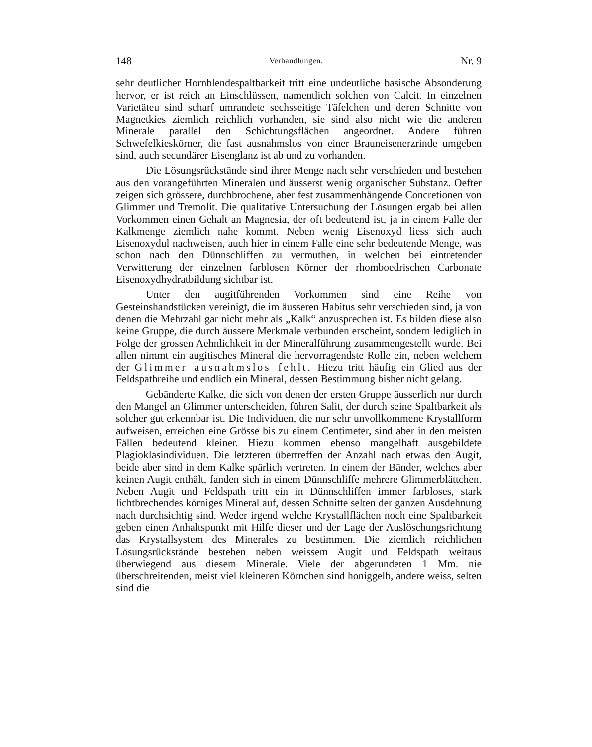148 Verhandlungen. Nr. 9
sehr deutlicher Hornblendespaltbarkeit tritt eine undeutliche basische Absonderung hervor, er ist reich an Einschlüssen, namentlich solchen von Calcit. In einzelnen Varietäteu sind scharf umrandete sechsseitige Täfelchen und deren Schnitte von Magnetkies ziemlich reichlich vorhanden, sie sind also nicht wie die anderen Minerale parallel den Schichtungsflächen angeordnet. Andere führen Schwefelkieskörner, die fast ausnahmslos von einer Brauneisenerzrinde umgeben sind, auch secundärer Eisenglanz ist ab und zu vorhanden.
Die Lösungsrückstände sind ihrer Menge nach sehr verschieden und bestehen aus den vorangeführten Mineralen und äusserst wenig organischer Substanz. Oefter zeigen sich grössere, durchbrochene, aber fest zusammenhängende Concretionen von Glimmer und Tremolit. Die qualitative Untersuchung der Lösungen ergab bei allen Vorkommen einen Gehalt an Magnesia, der oft bedeutend ist, ja in einem Falle der Kalkmenge ziemlich nahe kommt. Neben wenig Eisenoxyd liess sich auch Eisenoxydul nachweisen, auch hier in einem Falle eine sehr bedeutende Menge, was schon nach den Dünnschliffen zu vermuthen, in welchen bei eintretender Verwitterung der einzelnen farblosen Körner der rhomboedrischen Carbonate Eisenoxydhydratbildung sichtbar ist.
Unter den augitführenden Vorkommen sind eine Reihe von Gesteinshandstücken vereinigt, die im äusseren Habitus sehr verschieden sind, ja von denen die Mehrzahl gar nicht mehr als „Kalk“ anzusprechen ist. Es bilden diese also keine Gruppe, die durch äussere Merkmale verbunden erscheint, sondern lediglich in Folge der grossen Aehnlichkeit in der Mineralführung zusammengestellt wurde. Bei allen nimmt ein augitisches Mineral die hervorragendste Rolle ein, neben welchem der Glimmer ausnahmslos fehlt. Hiezu tritt häufig ein Glied aus der Feldspathreihe und endlich ein Mineral, dessen Bestimmung bisher nicht gelang.
Gebänderte Kalke, die sich von denen der ersten Gruppe äusserlich nur durch den Mangel an Glimmer unterscheiden, führen Salit, der durch seine Spaltbarkeit als solcher gut erkennbar ist. Die Individuen, die nur sehr unvollkommene Krystallform aufweisen, erreichen eine Grösse bis zu einem Centimeter, sind aber in den meisten Fällen bedeutend kleiner. Hiezu kommen ebenso mangelhaft ausgebildete Plagioklasindividuen. Die letzteren übertreffen der Anzahl nach etwas den Augit, beide aber sind in dem Kalke spärlich vertreten. In einem der Bänder, welches aber keinen Augit enthält, fanden sich in einem Dünnschliffe mehrere Glimmerblättchen. Neben Augit und Feldspath tritt ein in Dünnschliffen immer farbloses, stark lichtbrechendes körniges Mineral auf, dessen Schnitte selten der ganzen Ausdehnung nach durchsichtig sind. Weder irgend welche Krystallflächen noch eine Spaltbarkeit geben einen Anhaltspunkt mit Hilfe dieser und der Lage der Auslöschungsrichtung das Krystallsystem des Minerales zu bestimmen. Die ziemlich reichlichen Lösungsrückstände bestehen neben weissem Augit und Feldspath weitaus überwiegend aus diesem Minerale. Viele der abgerundeten 1 Mm. nie überschreitenden, meist viel kleineren Körnchen sind honiggelb, andere weiss, selten sind die